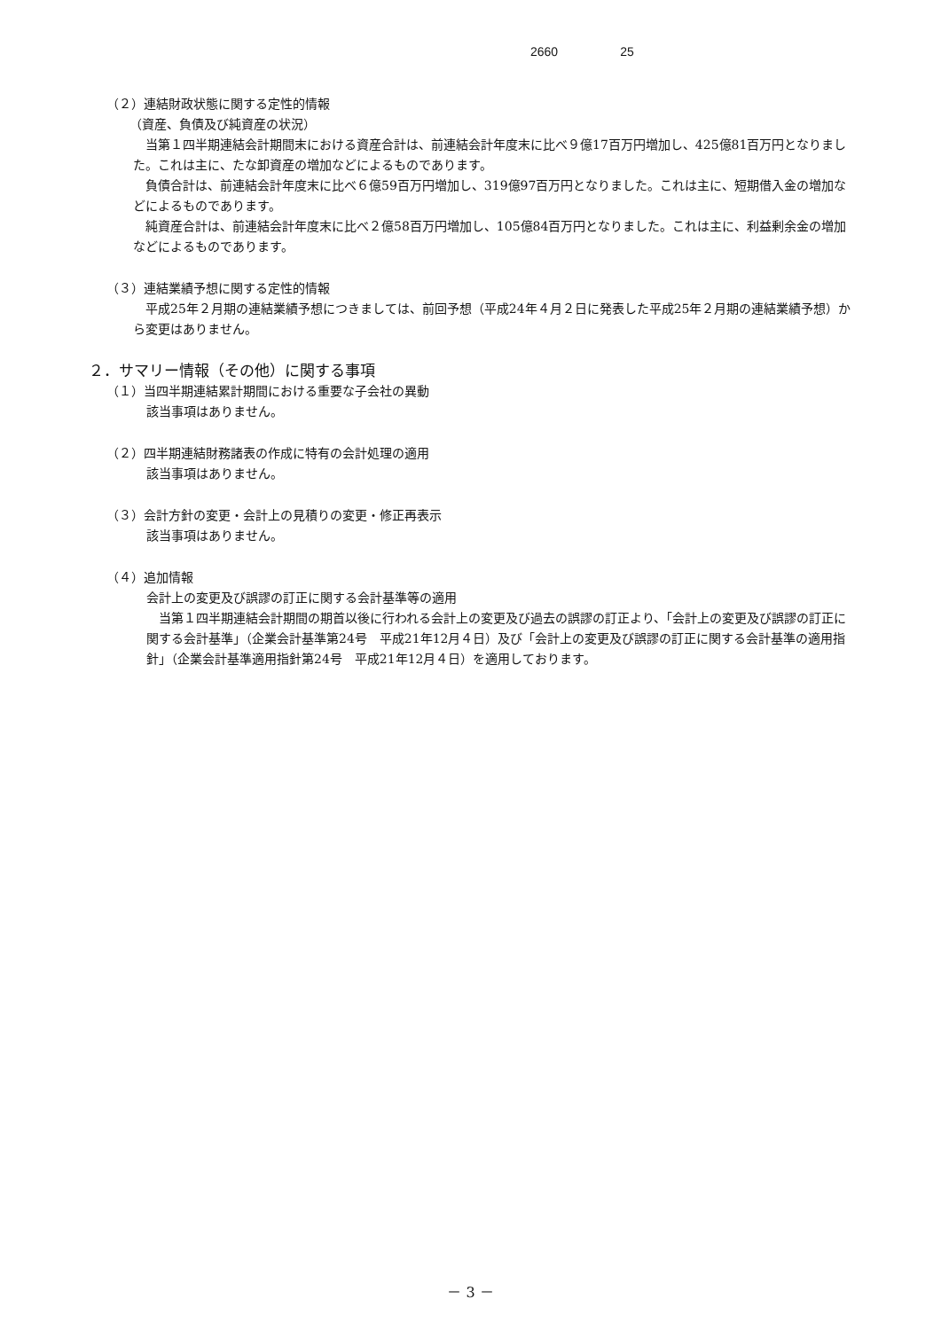2660 25
（２）連結財政状態に関する定性的情報
（資産、負債及び純資産の状況）
　当第１四半期連結会計期間末における資産合計は、前連結会計年度末に比べ９億17百万円増加し、425億81百万円となりました。これは主に、たな卸資産の増加などによるものであります。
　負債合計は、前連結会計年度末に比べ６億59百万円増加し、319億97百万円となりました。これは主に、短期借入金の増加などによるものであります。
　純資産合計は、前連結会計年度末に比べ２億58百万円増加し、105億84百万円となりました。これは主に、利益剰余金の増加などによるものであります。
（３）連結業績予想に関する定性的情報
　平成25年２月期の連結業績予想につきましては、前回予想（平成24年４月２日に発表した平成25年２月期の連結業績予想）から変更はありません。
２．サマリー情報（その他）に関する事項
（１）当四半期連結累計期間における重要な子会社の異動
該当事項はありません。
（２）四半期連結財務諸表の作成に特有の会計処理の適用
該当事項はありません。
（３）会計方針の変更・会計上の見積りの変更・修正再表示
該当事項はありません。
（４）追加情報
会計上の変更及び誤謬の訂正に関する会計基準等の適用
　当第１四半期連結会計期間の期首以後に行われる会計上の変更及び過去の誤謬の訂正より、「会計上の変更及び誤謬の訂正に関する会計基準」（企業会計基準第24号　平成21年12月４日）及び「会計上の変更及び誤謬の訂正に関する会計基準の適用指針」（企業会計基準適用指針第24号　平成21年12月４日）を適用しております。
－ 3 －